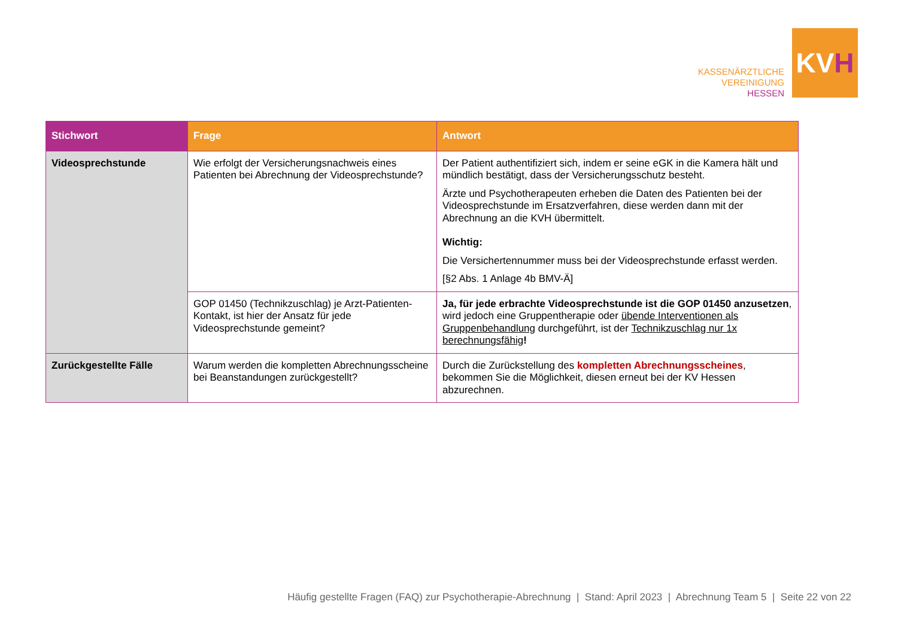KASSENÄRZTLICHE
VEREINIGUNG
HESSEN
KV H
| Stichwort | Frage | Antwort |
| --- | --- | --- |
| Videosprechstunde | Wie erfolgt der Versicherungsnachweis eines Patienten bei Abrechnung der Videosprechstunde? | Der Patient authentifiziert sich, indem er seine eGK in die Kamera hält und mündlich bestätigt, dass der Versicherungsschutz besteht. Ärzte und Psychotherapeuten erheben die Daten des Patienten bei der Videosprechstunde im Ersatzverfahren, diese werden dann mit der Abrechnung an die KVH übermittelt. Wichtig: Die Versichertennummer muss bei der Videosprechstunde erfasst werden. [§2 Abs. 1 Anlage 4b BMV-Ä] |
| | GOP 01450 (Technikzuschlag) je Arzt-Patienten-Kontakt, ist hier der Ansatz für jede Videosprechstunde gemeint? | Ja, für jede erbrachte Videosprechstunde ist die GOP 01450 anzusetzen , wird jedoch eine Gruppentherapie oder übende Interventionen als Gruppenbehandlung durchgeführt, ist der Technikzuschlag nur 1x berechnungsfähig ! |
| Zurückgestellte Fälle | Warum werden die kompletten Abrechnungsscheine bei Beanstandungen zurückgestellt? | Durch die Zurückstellung des kompletten Abrechnungsscheines , bekommen Sie die Möglichkeit, diesen erneut bei der KV Hessen abzurechnen. |
Häufig gestellte Fragen (FAQ) zur Psychotherapie-Abrechnung | Stand: April 2023 | Abrechnung Team 5 | Seite 22 von 22